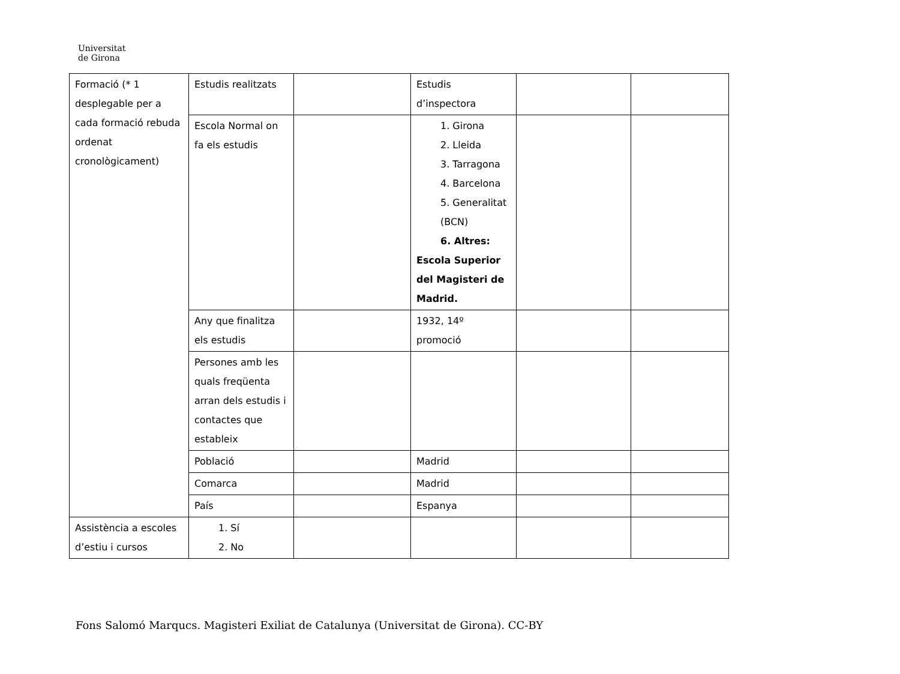Universitat
de Girona
| Formació (* 1 desplegable per a cada formació rebuda ordenat cronològicament) | Estudis realitzats | | Estudis d’inspectora | | |
| | Escola Normal on fa els estudis | | 1. Girona 2. Lleida 3. Tarragona 4. Barcelona 5. Generalitat (BCN) 6. Altres: Escola Superior del Magisteri de Madrid. | | |
| | Any que finalitza els estudis | | 1932, 14º promoció | | |
| | Persones amb les quals freqüenta arran dels estudis i contactes que estableix | | | | |
| | Població | | Madrid | | |
| | Comarca | | Madrid | | |
| | País | | Espanya | | |
| Assistència a escoles d’estiu i cursos | 1. Sí 2. No | | | | |
Fons Salomó Marqucs. Magisteri Exiliat de Catalunya (Universitat de Girona). CC-BY